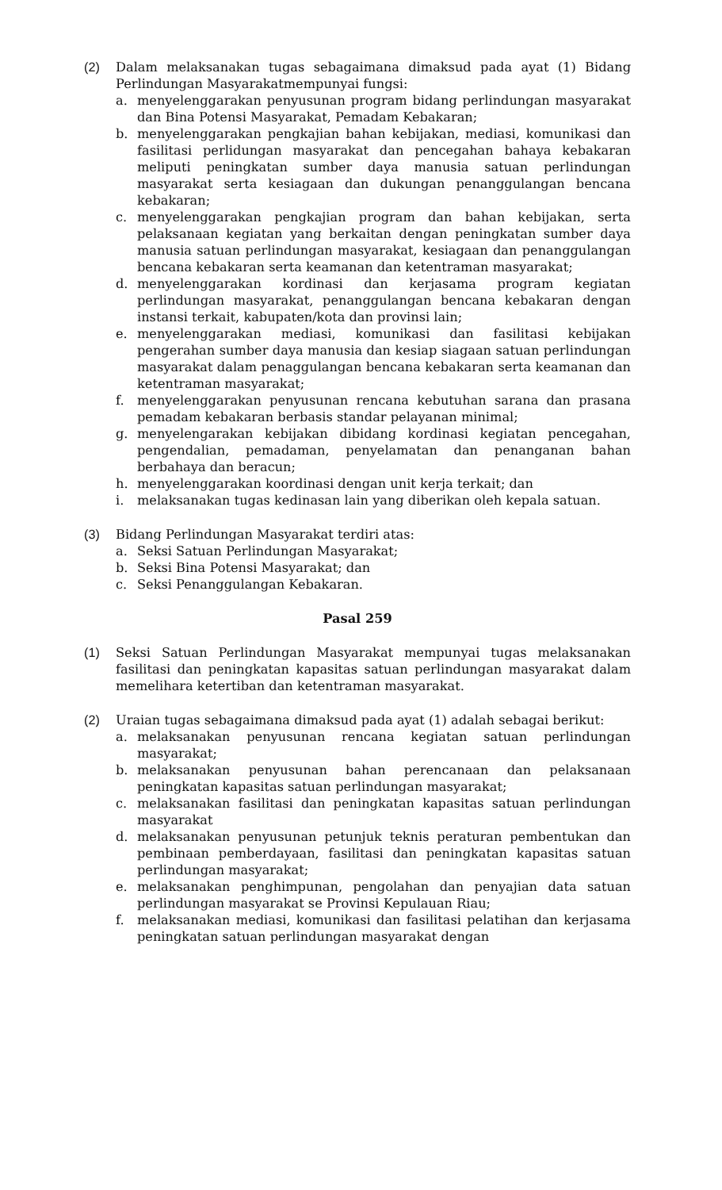(2) Dalam melaksanakan tugas sebagaimana dimaksud pada ayat (1) Bidang Perlindungan Masyarakatmempunyai fungsi:
a. menyelenggarakan penyusunan program bidang perlindungan masyarakat dan Bina Potensi Masyarakat, Pemadam Kebakaran;
b. menyelenggarakan pengkajian bahan kebijakan, mediasi, komunikasi dan fasilitasi perlidungan masyarakat dan pencegahan bahaya kebakaran meliputi peningkatan sumber daya manusia satuan perlindungan masyarakat serta kesiagaan dan dukungan penanggulangan bencana kebakaran;
c. menyelenggarakan pengkajian program dan bahan kebijakan, serta pelaksanaan kegiatan yang berkaitan dengan peningkatan sumber daya manusia satuan perlindungan masyarakat, kesiagaan dan penanggulangan bencana kebakaran serta keamanan dan ketentraman masyarakat;
d. menyelenggarakan kordinasi dan kerjasama program kegiatan perlindungan masyarakat, penanggulangan bencana kebakaran dengan instansi terkait, kabupaten/kota dan provinsi lain;
e. menyelenggarakan mediasi, komunikasi dan fasilitasi kebijakan pengerahan sumber daya manusia dan kesiap siagaan satuan perlindungan masyarakat dalam penaggulangan bencana kebakaran serta keamanan dan ketentraman masyarakat;
f. menyelenggarakan penyusunan rencana kebutuhan sarana dan prasana pemadam kebakaran berbasis standar pelayanan minimal;
g. menyelengarakan kebijakan dibidang kordinasi kegiatan pencegahan, pengendalian, pemadaman, penyelamatan dan penanganan bahan berbahaya dan beracun;
h. menyelenggarakan koordinasi dengan unit kerja terkait; dan
i. melaksanakan tugas kedinasan lain yang diberikan oleh kepala satuan.
(3) Bidang Perlindungan Masyarakat terdiri atas:
a. Seksi Satuan Perlindungan Masyarakat;
b. Seksi Bina Potensi Masyarakat; dan
c. Seksi Penanggulangan Kebakaran.
Pasal 259
(1) Seksi Satuan Perlindungan Masyarakat mempunyai tugas melaksanakan fasilitasi dan peningkatan kapasitas satuan perlindungan masyarakat dalam memelihara ketertiban dan ketentraman masyarakat.
(2) Uraian tugas sebagaimana dimaksud pada ayat (1) adalah sebagai berikut:
a. melaksanakan penyusunan rencana kegiatan satuan perlindungan masyarakat;
b. melaksanakan penyusunan bahan perencanaan dan pelaksanaan peningkatan kapasitas satuan perlindungan masyarakat;
c. melaksanakan fasilitasi dan peningkatan kapasitas satuan perlindungan masyarakat
d. melaksanakan penyusunan petunjuk teknis peraturan pembentukan dan pembinaan pemberdayaan, fasilitasi dan peningkatan kapasitas satuan perlindungan masyarakat;
e. melaksanakan penghimpunan, pengolahan dan penyajian data satuan perlindungan masyarakat se Provinsi Kepulauan Riau;
f. melaksanakan mediasi, komunikasi dan fasilitasi pelatihan dan kerjasama peningkatan satuan perlindungan masyarakat dengan